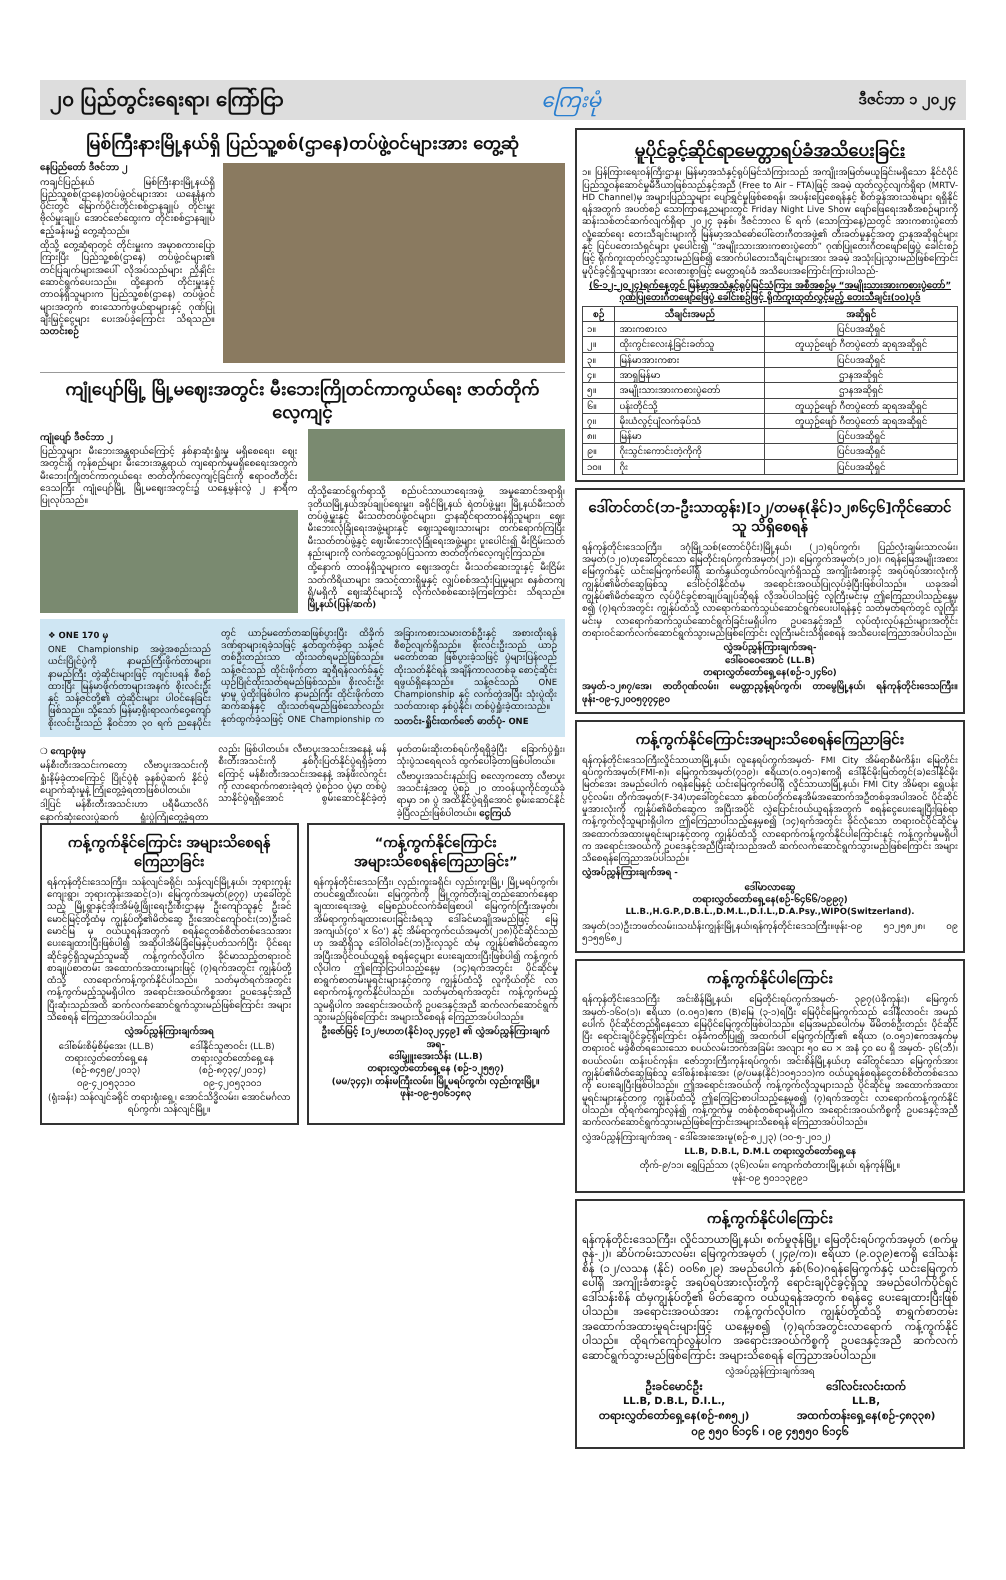၂၀ ပြည်တွင်းရေးရာ၊ ကြော်ငြာ ကြေးမုံ ဒီဇင်ဘာ ၁ ၂၀၂၄
မြစ်ကြီးနားမြို့နယ်ရှိ ပြည်သူ့စစ်(ဌာနေ)တပ်ဖွဲ့ဝင်များအား တွေ့ဆုံ
နေပြည်တော် ဒီဇင်ဘာ ၂
ကချင်ပြည်နယ် မြစ်ကြီးနားမြို့နယ်ရှိ ပြည်သူ့စစ်(ဌာနေ)တပ်ဖွဲ့ဝင်များအား ယနေ့နံနက်ပိုင်းတွင် မြောက်ပိုင်းတိုင်းစစ်ဌာနချုပ် တိုင်းမှူး ဗိုလ်မှူးချုပ် အောင်ဇော်ထွေးက တိုင်းစစ်ဌာနချုပ် ဧည့်ခန်းမ၌ တွေ့ဆုံသည်။
ထိုသို့ တွေ့ဆုံရာတွင် တိုင်းမှူးက အမှာစကားပြောကြားပြီး ပြည်သူ့စစ်(ဌာနေ) တပ်ဖွဲ့ဝင်များ၏ တင်ပြချက်များအပေါ် လိုအပ်သည်များ ညှိနှိုင်းဆောင်ရွက်ပေးသည်။ ထို့နောက် တိုင်းမှူးနှင့် တာဝန်ရှိသူများက ပြည်သူ့စစ်(ဌာနေ) တပ်ဖွဲ့ဝင်များအတွက် စားသောက်ဖွယ်ရာများနှင့် ဂုဏ်ပြုချီးမြှင့်ငွေများ ပေးအပ်ခဲ့ကြောင်း သိရသည်။ သတင်းစဉ်
ကျုံပျော်မြို့ မြို့မဈေးအတွင်း မီးဘေးကြိုတင်ကာကွယ်ရေး ဇာတ်တိုက်လေ့ကျင့်
ကျုံပျော် ဒီဇင်ဘာ ၂
ပြည်သူများ မီးဘေးအန္တရာယ်ကြောင့် နစ်နာဆုံးရှုံးမှု မရှိစေရေး၊ ဈေးအတွင်းရှိ ကုန်စည်များ မီးဘေးအန္တရာယ် ကျရောက်မှုမရှိစေရေးအတွက် မီးဘေးကြိုတင်ကာကွယ်ရေး ဇာတ်တိုက်လေ့ကျင့်ခြင်းကို ဧရာဝတီတိုင်းဒေသကြီး ကျုံပျော်မြို့ မြို့မဈေးအတွင်း၌ ယနေ့မွန်းလွဲ ၂ နာရီက ပြုလုပ်သည်။
ထိုသို့ဆောင်ရွက်ရာသို့ စည်ပင်သာယာရေးအဖွဲ့ အမှုဆောင်အရာရှိ၊ ဒုတိယမြို့နယ်အုပ်ချုပ်ရေးမှူး၊ ခရိုင်မြို့နယ် ရဲတပ်ဖွဲ့မှူး၊ မြို့နယ်မီးသတ်တပ်ဖွဲ့မှူးနှင့် မီးသတ်တပ်ဖွဲ့ဝင်များ၊ ဌာနဆိုင်ရာတာဝန်ရှိသူများ၊ ဈေးမီးဘေးလုံခြုံရေးအဖွဲ့များနှင့် ဈေးသူဈေးသားများ တက်ရောက်ကြပြီး မီးသတ်တပ်ဖွဲ့နှင့် ဈေးမီးဘေးလုံခြုံရေးအဖွဲ့များ ပူးပေါင်း၍ မီးငြိမ်းသတ်နည်းများကို လက်တွေ့သရုပ်ပြသကာ ဇာတ်တိုက်လေ့ကျင့်ကြသည်။
ထို့နောက် တာဝန်ရှိသူများက ဈေးအတွင်း မီးသတ်ဆေးဘူးနှင့် မီးငြိမ်းသတ်ကိရိယာများ အသင့်ထားရှိမှုနှင့် လျှပ်စစ်အသုံးပြုမှုများ စနစ်တကျရှိ/မရှိကို ဈေးဆိုင်များသို့ လိုက်လံစစ်ဆေးခဲ့ကြကြောင်း သိရသည်။ မြို့နယ်(ပြန်/ဆက်)
❖ ONE 170 မှ
ONE Championship အဖွဲ့အစည်းသည် ယင်းပြိုင်ပွဲကို နာမည်ကြီးဖိုက်တာများ၊ နာမည်ကြီး တွဲဆိုင်းများဖြင့် ကျင်းပရန် စီစဉ်ထားပြီး မြန်မာဖိုက်တာများအနက် စိုးလင်းဦးနှင့် သန့်ဇင်တို့၏ တွဲဆိုင်းများ ပါဝင်နေခြင်းဖြစ်သည်။ သို့သော် မြန်မာ့ရိုးရာလက်ဝှေ့ကျော် စိုးလင်းဦးသည် နိုဝင်ဘာ ၃၀ ရက် ညနေပိုင်းတွင် ယာဉ်မတော်တဆဖြစ်ပွားပြီး ထိခိုက်ဒဏ်ရာများရခဲ့သဖြင့် နုတ်ထွက်ခဲ့ရာ သန့်ဇင်တစ်ဦးတည်းသာ ထိုးသတ်ရမည်ဖြစ်သည်။ သန့်ဇင်သည် ထိုင်းဖိုက်တာ ဆူရီရန်လက်ခ်နှင့် ယှဉ်ပြိုင်ထိုးသတ်ရမည်ဖြစ်သည်။ စိုးလင်းဦးမှာမူ ပွဲထိုးဖြစ်ပါက နာမည်ကြီး ထိုင်းဖိုက်တာ ဆက်ဆန်နှင့် ထိုးသတ်ရမည်ဖြစ်သော်လည်း နုတ်ထွက်ခဲ့သဖြင့် ONE Championship က အခြားကစားသမားတစ်ဦးနှင့် အစားထိုးရန် စီစဉ်လျက်ရှိသည်။ စိုးလင်းဦးသည် ယာဉ်မတော်တဆ ဖြစ်ပွားခဲ့သဖြင့် ပွဲများပြန်လည်ထိုးသတ်နိုင်ရန် အချိန်ကာလတစ်ခု စောင့်ဆိုင်းရဖွယ်ရှိနေသည်။ သန့်ဇင်သည် ONE Championship နှင့် လက်တွဲအပြီး သုံးပွဲထိုးသတ်ထားရာ နှစ်ပွဲနိုင်၊ တစ်ပွဲရှုံးခဲ့ထားသည်။
သတင်း-ရှိုင်းထက်ဇော် ဓာတ်ပုံ- ONE
❍ ကျောဖုံးမှ
မန်စီးတီးအသင်းကတော့ လီဗာပူးအသင်းကို ရှုံးနိမ့်ခဲ့တာကြောင့် ပြိုင်ပွဲစုံ ခုနစ်ပွဲဆက် နိုင်ပွဲပျောက်ဆုံးမှုနဲ့ ကြုံတွေ့ခဲ့ရတာဖြစ်ပါတယ်။
ဒါ့ပြင် မန်စီးတီးအသင်းဟာ ပရီမီယာလိဂ် နောက်ဆုံးလေးပွဲဆက် ရှုံးပွဲကြုံတွေ့ခဲ့ရတာလည်း ဖြစ်ပါတယ်။ လီဗာပူးအသင်းအနေနဲ့ မန်စီးတီးအသင်းကို နှစ်ဂိုးပြတ်နိုင်ပွဲရရှိခဲ့တာကြောင့် မန်စီးတီးအသင်းအနေနဲ့ အန်ဖီးလ်ကွင်းကို လာရောက်ကစားခဲ့ရတဲ့ ပွဲစဉ်၁၀ ပွဲမှာ တစ်ပွဲသာနိုင်ပွဲရရှိအောင် စွမ်းဆောင်နိုင်ခဲ့တဲ့ မှတ်တမ်းဆိုးတစ်ရပ်ကိုရရှိခဲ့ပြီး ခြောက်ပွဲရှုံး၊ သုံးပွဲသရေရလဒ် ထွက်ပေါ်ခဲ့တာဖြစ်ပါတယ်။
လီဗာပူးအသင်းနည်းပြ စလော့ကတော့ လီဗာပူးအသင်းနဲ့အတူ ပွဲစဉ် ၂၀ တာဝန်ယူကိုင်တွယ်ခဲ့ရာမှာ ၁၈ ပွဲ အထိနိုင်ပွဲရရှိအောင် စွမ်းဆောင်နိုင်ခဲ့ပြီလည်းဖြစ်ပါတယ်။ ငွေကြယ်
ကန့်ကွက်နိုင်ကြောင်း အများသိစေရန်ကြေညာခြင်း
ရန်ကုန်တိုင်းဒေသကြီး၊ သန်လျင်ခရိုင်၊ သန်လျင်မြို့နယ်၊ ဘုရားကုန်းကျေးရွာ၊ ဘုရားကုန်းအဆင့်(၁)၊ မြေကွက်အမှတ်(၉၇၇) ဟုခေါ်တွင်သည့် မြို့ရွာနှင့်အိုးအိမ်ဖွံ့ဖြိုးရေးဦးစီးဌာနမှ ဦးကျော်သူနှင့် ဦးခင်မောင်မြင့်တို့ထံမှ ကျွန်ုပ်တို့၏မိတ်ဆွေ ဦးအောင်ကျော်ဝင်း(ဘ)ဦးခင်မောင်မြ မှ ဝယ်ယူရန်အတွက် စရန်ငွေတစ်စိတ်တစ်ဒေသအား ပေးချေထားပြီးဖြစ်ပါ၍ အဆိုပါအိမ်ခြံမြေနှင့်ပတ်သက်ပြီး ပိုင်ရေးဆိုင်ခွင့်ရှိသူမည်သူမဆို ကန့်ကွက်လိုပါက ခိုင်မာသည့်တရားဝင်စာချုပ်စာတမ်း အထောက်အထားများဖြင့် (၇)ရက်အတွင်း ကျွန်ုပ်တို့ထံသို့ လာရောက်ကန့်ကွက်နိုင်ပါသည်။ သတ်မှတ်ရက်အတွင်း ကန့်ကွက်မည့်သူမရှိပါက အရောင်းအဝယ်ကိစ္စအား ဥပဒေနှင့်အညီ ပြီးဆုံးသည်အထိ ဆက်လက်ဆောင်ရွက်သွားမည်ဖြစ်ကြောင်း အများသိစေရန် ကြေညာအပ်ပါသည်။
လွှဲအပ်ညွှန်ကြားချက်အရ
ဒေါ်စမ်းစိမ့်စိမ့်အေး (LL.B)
တရားလွှတ်တော်ရှေ့နေ
(စဉ်-၈၄၅၉/၂၀၁၃)
၀၉-၄၂၀၅၃၁၁၀
ဒေါ်နိုင်သူဇာဝင်း (LL.B)
တရားလွှတ်တော်ရှေ့နေ
(စဉ်-၈၇၃၄/၂၀၁၄)
၀၉-၄၂၀၅၃၁၀၁
(ရုံးခန်း) သန်လျင်ခရိုင် တရားရုံးရှေ့၊ အောင်သိဒ္ဓိလမ်း၊ အောင်မင်္ဂလာရပ်ကွက်၊ သန်လျင်မြို့။
“ကန့်ကွက်နိုင်ကြောင်း
အများသိစေရန်ကြေညာခြင်း”
ရန်ကုန်တိုင်းဒေသကြီး၊ လှည်းကူးခရိုင်၊ လှည်းကူးမြို့၊ မြို့မရပ်ကွက်၊ တပင်ရွှေထီးလမ်း၊ မြေကွက်ကို မြို့ကွက်တိုးချဲ့တည်ဆောက်နေရာချထားရေးအဖွဲ့ မြေစည်ပင်လက်ခံဖြေစာပါ မြေကွက်ကြီးအမှတ်၊ အိမ်ရာကွက်ချထားပေးခြင်းခံရသူ ဒေါ်ခင်မာချိုအမည်ဖြင့် မြေအကျယ်(၄၀' x ၆၀') နှင့် အိမ်ရာကွက်ငယ်အမှတ်(၂၁၈)ပိုင်ဆိုင်သည်ဟု အဆိုရှိသူ ဒေါ်ဝါဝါခင်(ဘ)ဦးလှသွင် ထံမှ ကျွန်ုပ်၏မိတ်ဆွေက အပြီးအပိုင်ဝယ်ယူရန် စရန်ငွေများ ပေးချေထားပြီးဖြစ်ပါ၍ ကန့်ကွက်လိုပါက ဤကြော်ငြာပါသည့်နေ့မှ (၁၄)ရက်အတွင်း ပိုင်ဆိုင်မှုစာရွက်စာတမ်းမူရင်းများနှင့်တကွ ကျွန်ုပ်ထံသို့ လူကိုယ်တိုင် လာရောက်ကန့်ကွက်နိုင်ပါသည်။ သတ်မှတ်ရက်အတွင်း ကန့်ကွက်မည့်သူမရှိပါက အရောင်းအဝယ်ကို ဥပဒေနှင့်အညီ ဆက်လက်ဆောင်ရွက်သွားမည်ဖြစ်ကြောင်း အများသိစေရန် ကြေညာအပ်ပါသည်။
ဦးဇော်မြင့် [၁၂/ဗဟတ(နိုင်)၀၃၂၄၄၉] ၏ လွှဲအပ်ညွှန်ကြားချက်အရ-
ဒေါ်မျှူးအေးသိန်း (LL.B)
တရားလွှတ်တော်ရှေ့နေ (စဉ်-၁၂၅၅၇)
(မမ/၃၄၄)၊ တန်းမကြီးလမ်း၊ မြို့မရပ်ကွက်၊ လှည်းကူးမြို့။
ဖုန်း-၀၉-၅၀၆၁၄၈၃
မူပိုင်ခွင့်ဆိုင်ရာမေတ္တာရပ်ခံအသိပေးခြင်း
၁။ ပြန်ကြားရေးဝန်ကြီးဌာန၊ မြန်မာ့အသံနှင့်ရုပ်မြင်သံကြားသည် အကျိုးအမြတ်မယူခြင်းမရှိသော နိုင်ငံပိုင်ပြည်သူ့ဝန်ဆောင်မှုမီဒီယာဖြစ်သည်နှင့်အညီ (Free to Air – FTA)ဖြင့် အခမဲ့ ထုတ်လွှင့်လျက်ရှိရာ (MRTV-HD Channel)မှ အများပြည်သူများ ပျော်ရွှင်မှုဖြစ်စေရန်၊ အပန်းပြေစေရန်နှင့် စိတ်ခွန်အားသစ်များ ရရှိနိုင်ရန်အတွက် အပတ်စဉ် သောကြာနေ့ညများတွင် Friday Night Live Show ဖျော်ဖြေရေးအစီအစဉ်များကို ဆန်းသစ်တင်ဆက်လျက်ရှိရာ ၂၀၂၄ ခုနှစ်၊ ဒီဇင်ဘာလ ၆ ရက် (သောကြာနေ့)ညတွင် အားကစားပွဲတော်လှုံ့ဆော်ရေး တေးသီချင်းများကို မြန်မာ့အသံဓော်ပေါ်တေးဂီတအဖွဲ့၏ တီးခတ်မှုနှင့်အတူ ဌာနအဆိုရှင်များနှင့် ပြင်ပတေးသံရှင်များ ပူပေါင်း၍ “အမျိုးသားအားကစားပွဲတော်” ဂုဏ်ပြုတေးဂီတဖျော်ဖြေပွဲ ခေါင်းစဉ်ဖြင့် ရိုက်ကူးထုတ်လွှင့်သွားမည်ဖြစ်၍ အောက်ပါတေးသီချင်းများအား အခမဲ့ အသုံးပြုသွားမည်ဖြစ်ကြောင်း မူပိုင်ခွင့်ရှိသူများအား လေးစားစွာဖြင့် မေတ္တာရပ်ခံ အသိပေးအကြောင်းကြားပါသည်-
(၆-၁၂-၂၀၂၄)ရက်နေ့တွင် မြန်မာ့အသံနှင့်ရုပ်မြင်သံကြား အစီအစဉ်မှ “အမျိုးသားအားကစားပွဲတော်” ဂုဏ်ပြုတေးဂီတဖျော်ဖြေပွဲ ခေါင်းစဉ်ဖြင့် ရိုက်ကူးထုတ်လွှင့်မည့် တေးသီချင်း(၁၀)ပုဒ်
| စဉ် | သီချင်းအမည် | အဆိုရှင် |
| --- | --- | --- |
| ၁။ | အားကစားလ | ပြင်ပအဆိုရှင် |
| ၂။ | ထိုးကွင်းလေးနဲ့ခြင်းခတ်သူ | တူယှဉ်ဖျော် ဂီတပွဲတော် ဆုရအဆိုရှင် |
| ၃။ | မြန်မာအားကစား | ပြင်ပအဆိုရှင် |
| ၄။ | အာရှမြန်မာ | ဌာနအဆိုရှင် |
| ၅။ | အမျိုးသားအားကစားပွဲတော် | ဌာနအဆိုရှင် |
| ၆။ | ပန်းတိုင်သို့ | တူယှဉ်ဖျော် ဂီတပွဲတော် ဆုရအဆိုရှင် |
| ၇။ | မိုးယံလွင့်ပျံလက်ခုပ်သံ | တူယှဉ်ဖျော် ဂီတပွဲတော် ဆုရအဆိုရှင် |
| ၈။ | မြန်မာ | ပြင်ပအဆိုရှင် |
| ၉။ | ဂိုးသွင်းကောင်းတဲ့ကိုကို | ပြင်ပအဆိုရှင် |
| ၁၀။ | ဂိုး | ပြင်ပအဆိုရှင် |
ဒေါ်တင်တင်(ဘ-ဦးသာထွန်း)[၁၂/တမန(နိုင်)၁၂၈၆၄၆]ကိုင်ဆောင်သူ သိရှိစေရန်
ရန်ကုန်တိုင်းဒေသကြီး၊ ဒဂုံမြို့သစ်(တောင်ပိုင်း)မြို့နယ်၊ (၂၁)ရပ်ကွက်၊ ပြည်လုံးချမ်းသာလမ်း၊ အမှတ်(၁၂၀)ဟုခေါ်တွင်သော မြေတိုင်းရပ်ကွက်အမှတ်(၂၁)၊ မြေကွက်အမှတ်(၁၂၀)၊ ဂရန်မြေအမျိုးအစားမြေကွက်နှင့် ယင်းမြေကွက်ပေါ်ရှိ ဆက်နွှယ်တွယ်ကပ်လျက်ရှိသည့် အကျိုးခံစားခွင့် အရပ်ရပ်အားလုံးကို ကျွန်ုပ်၏မိတ်ဆွေဖြစ်သူ ဒေါ်ဝင့်ဝါနိုင်ထံမှ အရောင်းအဝယ်ပြုလုပ်ခဲ့ပြီးဖြစ်ပါသည်။ ယခုအခါ ကျွန်ုပ်၏မိတ်ဆွေက လုပ်ပိုင်ခွင့်စာချုပ်ချုပ်ဆိုရန် လိုအပ်ပါသဖြင့် လူကြီးမင်းမှ ဤကြေညာပါသည့်နေ့မှစ၍ (၇)ရက်အတွင်း ကျွန်ုပ်ထံသို့ လာရောက်ဆက်သွယ်ဆောင်ရွက်ပေးပါရန်နှင့် သတ်မှတ်ရက်တွင် လူကြီးမင်းမှ လာရောက်ဆက်သွယ်ဆောင်ရွက်ခြင်းမရှိပါက ဥပဒေနှင့်အညီ လုပ်ထုံးလုပ်နည်းများအတိုင်း တရားဝင်ဆက်လက်ဆောင်ရွက်သွားမည်ဖြစ်ကြောင်း လူကြီးမင်းသိရှိစေရန် အသိပေးကြေညာအပ်ပါသည်။
လွှဲအပ်ညွှန်ကြားချက်အရ-
ဒေါ်ဝေဝေအောင် (LL.B)
တရားလွှတ်တော်ရှေ့နေ(စဉ်-၁၂၄၆၀)
အမှတ်-၁၂၈၇/အေ၊ ဇာတိဂုဏ်လမ်း၊ မေတ္တာညွန့်ရပ်ကွက်၊ တာမွေမြို့နယ်၊ ရန်ကုန်တိုင်းဒေသကြီး။ ဖုန်း-၀၉-၄၂၀၀၅၇၇၄၉၀
ကန့်ကွက်နိုင်ကြောင်းအများသိစေရန်ကြေညာခြင်း
ရန်ကုန်တိုင်းဒေသကြီးလှိုင်သာယာမြို့နယ်၊ လူနေရပ်ကွက်အမှတ်- FMI City အိမ်ရာစီမံကိန်း၊ မြေတိုင်းရပ်ကွက်အမှတ်(FMI-၈)၊ မြေကွက်အမှတ်(၇၁၉)၊ ဧရိယာ(၀.၀၅၁)ဧကရှိ ဒေါ်နိုင်မိုးမြတ်တွင်(ခ)ဒေါ်နိုင်မိုးမြတ်အေး အမည်ပေါက် ဂရန်မြေနှင့် ယင်းမြေကွက်ပေါ်ရှိ လှိုင်သာယာမြို့နယ်၊ FMI City အိမ်ရာ၊ ရွှေပန်းပွင့်လမ်း၊ တိုက်အမှတ်(F-34)ဟုခေါ်တွင်သော နှစ်ထပ်တိုက်နေအိမ်အဆောက်အဦတစ်ခုအပါအဝင် ပိုင်ဆိုင်မှုအားလုံးကို ကျွန်ုပ်၏မိတ်ဆွေက အပြီးအပိုင် လွှဲပြောင်းဝယ်ယူရန်အတွက် စရန်ငွေပေးချေပြီးဖြစ်ရာ ကန့်ကွက်လိုသူများရှိပါက ဤကြေညာပါသည့်နေ့မှစ၍ (၁၄)ရက်အတွင်း ခိုင်လုံသော တရားဝင်ပိုင်ဆိုင်မှုအထောက်အထားမူရင်းများနှင့်တကွ ကျွန်ုပ်ထံသို့ လာရောက်ကန့်ကွက်နိုင်ပါကြောင်းနှင့် ကန့်ကွက်မှုမရှိပါက အရောင်းအဝယ်ကို ဥပဒေနှင့်အညီပြီးဆုံးသည်အထိ ဆက်လက်ဆောင်ရွက်သွားမည်ဖြစ်ကြောင်း အများသိစေရန်ကြေညာအပ်ပါသည်။
လွှဲအပ်ညွှန်ကြားချက်အရ -
ဒေါ်မာလာဆွေ
တရားလွှတ်တော်ရှေ့နေ(စဉ်-၆၄၆၆/၁၉၉၇)
LL.B.,H.G.P.,D.B.L.,D.M.L.,D.I.L.,D.A.Psy.,WIPO(Switzerland).
အမှတ်(၁၁)ဦးဘဖတ်လမ်း၊သင်္ဃန်းကျွန်းမြို့နယ်၊ရန်ကုန်တိုင်းဒေသကြီး။ဖုန်း-၀၉ ၅၁၂၅၈၂၈၊ ၀၉ ၅၁၅၅၆၈၂
ကန့်ကွက်နိုင်ပါကြောင်း
ရန်ကုန်တိုင်းဒေသကြီး အင်းစိန်မြို့နယ်၊ မြေတိုင်းရပ်ကွက်အမှတ်- ၃၉၇(ပဲခိုကုန်း)၊ မြေကွက်အမှတ်-၁၆၀(၁)၊ ဧရိယာ (၀.၀၅၁)ဧက (B)မြေ (၃-၁)ရပြီး မြေပိုင်မြေကွက်သည် ဒေါ်နီလာဝင်း အမည်ပေါက် ပိုင်ဆိုင်တည်ရှိနေသော မြေပိုင်မြေကွက်ဖြစ်ပါသည်။ မြေအမည်ပေါက်မှ မိမိတစ်ဦးတည်း ပိုင်ဆိုင်ပြီး ရောင်းချပိုင်ခွင့်ရှိကြောင်း ဝန်ခံကတိပြု၍ အထက်ပါ မြေကွက်ကြီး၏ ဧရိယာ (၀.၀၅၁)ဧကအနက်မှ တရားဝင် မခွဲစိတ်ရသေးသော စပယ်လမ်းဘက်အခြမ်း အလျား ၅၀ ပေ × အနံ ၄၀ ပေ ရှိ အမှတ်- ၃၆(ဘီ)၊ စပယ်လမ်း၊ ထန်းပင်ကုန်း၊ ဇော်ဘွားကြီးကုန်းရပ်ကွက်၊ အင်းစိန်မြို့နယ်ဟု ခေါ်တွင်သော မြေကွက်အား ကျွန်ုပ်၏မိတ်ဆွေဖြစ်သူ ဒေါ်စန်းစန်းအေး (၉/ပမန(နိုင်)၁၀၅၁၁၁)က ဝယ်ယူရန်စရန်ငွေတစ်စိတ်တစ်ဒေသကို ပေးချေပြီးဖြစ်ပါသည်။ ဤအရောင်းအဝယ်ကို ကန့်ကွက်လိုသူများသည် ပိုင်ဆိုင်မှု အထောက်အထားမူရင်းများနှင့်တကွ ကျွန်ုပ်ထံသို့ ဤကြေငြာစာပါသည့်နေ့မှစ၍ (၇)ရက်အတွင်း လာရောက်ကန့်ကွက်နိုင်ပါသည်။ ထိုရက်ကျော်လွန်၍ ကန့်ကွက်မှု တစ်စုံတစ်ရာမရှိပါက အရောင်းအဝယ်ကိစ္စကို ဥပဒေနှင့်အညီ ဆက်လက်ဆောင်ရွက်သွားမည်ဖြစ်ကြောင်းအများသိစေရန် ကြေညာအပ်ပါသည်။
လွှဲအပ်ညွှန်ကြားချက်အရ - ဒေါ်အေးအေးမူ(စဉ်-၈၂၂၃) (၁၀-၅-၂၀၁၂)
LL.B, D.B.L, D.M.L တရားလွှတ်တော်ရှေ့နေ
တိုက်-၉/၁၁၊ ရွှေပြည်သာ (၃၆)လမ်း၊ ကျောက်တံတားမြို့နယ်၊ ရန်ကုန်မြို့။
ဖုန်း-၀၉ ၅၀၁၁၃၉၉၁
ကန့်ကွက်နိုင်ပါကြောင်း
ရန်ကုန်တိုင်းဒေသကြီး၊ လှိုင်သာယာမြို့နယ်၊ စက်မှုဇုန်မြို့၊ မြေတိုင်းရပ်ကွက်အမှတ် (စက်မှုဇုန်-၂)၊ ဆိပ်ကမ်းသာလမ်း၊ မြေကွက်အမှတ် (၂၄၉/က)၊ ဧရိယာ (၉.၀၃၉)ဧကရှိ ဒေါ်သန်းစိန် (၁၂/လသန (နိုင်) ၀၀၆၈၂၉) အမည်ပေါက် နှစ်(၆၀)ဂရန်မြေကွက်နှင့် ယင်းမြေကွက်ပေါ်ရှိ အကျိုးခံစားခွင့် အရပ်ရပ်အားလုံးတို့ကို ရောင်းချပိုင်ခွင့်ရှိသူ အမည်ပေါက်ပိုင်ရှင် ဒေါ်သန်းစိန် ထံမှကျွန်ုပ်တို့၏ မိတ်ဆွေက ဝယ်ယူရန်အတွက် စရန်ငွေ ပေးချေထားပြီးဖြစ်ပါသည်။ အရောင်းအဝယ်အား ကန့်ကွက်လိုပါက ကျွန်ုပ်တို့ထံသို့ စာရွက်စာတမ်း အထောက်အထားမူရင်းများဖြင့် ယနေ့မှစ၍ (၇)ရက်အတွင်းလာရောက် ကန့်ကွက်နိုင်ပါသည်။ ထိုရက်ကျော်လွန်ပါက အရောင်းအဝယ်ကိစ္စကို ဥပဒေနှင့်အညီ ဆက်လက်ဆောင်ရွက်သွားမည်ဖြစ်ကြောင်း အများသိစေရန် ကြေညာအပ်ပါသည်။
လွှဲအပ်ညွှန်ကြားချက်အရ
ဦးခင်မောင်ဦး
LL.B, D.B.L, D.I.L.,
တရားလွှတ်တော်ရှေ့နေ(စဉ်-၈၈၅၂)
ဒေါ်လင်းလင်းထက်
LL.B,
အထက်တန်းရှေ့နေ(စဉ်-၄၈၃၃၈)
၀၉ ၅၅၀ ၆၁၄၆ ၊ ၀၉ ၄၅၅၅၀ ၆၁၄၆